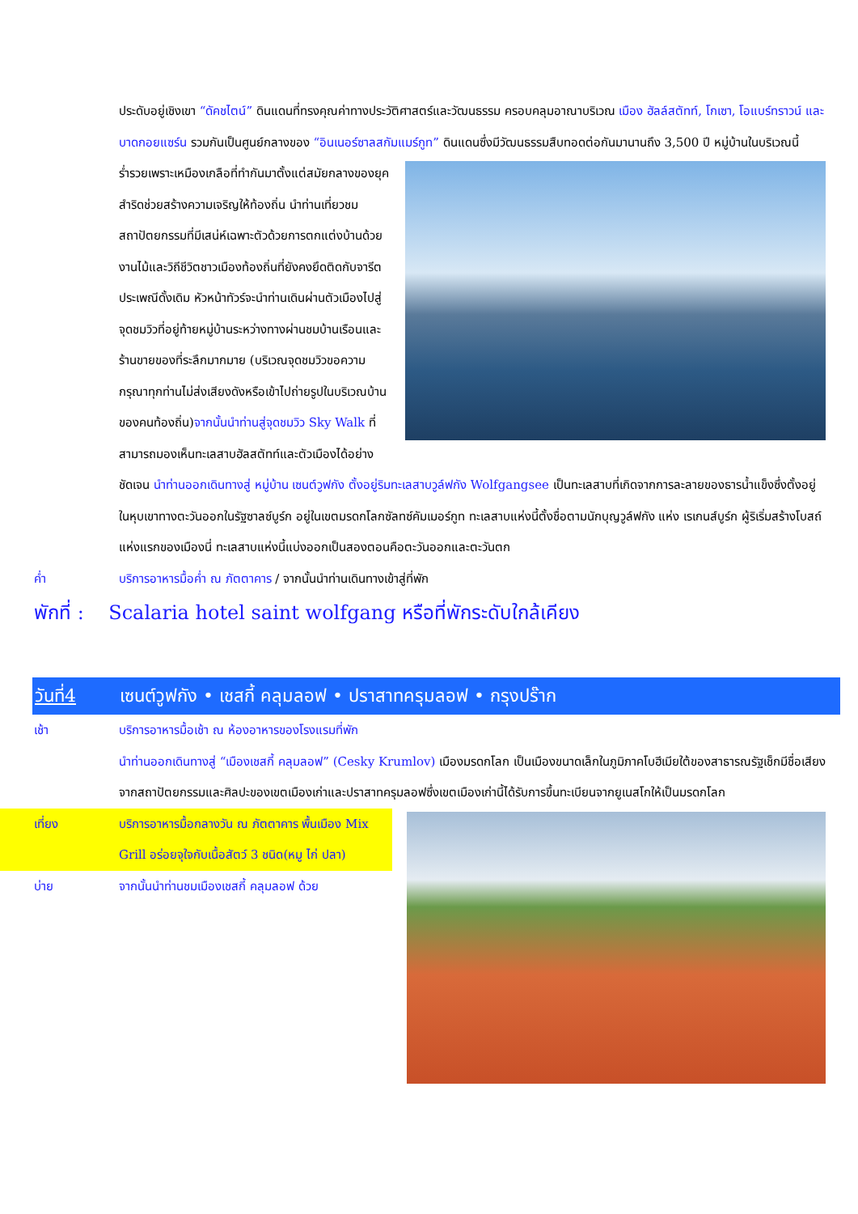ประดับอยู่เชิงเขา “ดัคชไตน์” ดินแดนที่ทรงคุณค่าทางประวัติศาสตร์และวัฒนธรรม ครอบคลุมอาณาบริเวณ เมือง ฮัลล์สตัทท์, โกเซา, โอแบร์ทราวน์ และบาดกอยแซร์น รวมกันเป็นศูนย์กลางของ “อินเนอร์ซาลสกัมแมร์กูท”
ดินแดนซึ่งมีวัฒนธรรมสืบทอดต่อกันมานานถึง 3,500 ปี หมู่บ้านในบริเวณนี้ร่ำรวยเพราะเหมืองเกลือที่ทำกันมาตั้งแต่สมัยกลางของยุคสำริดช่วยสร้างความเจริญให้ท้องถิ่น นำท่านเที่ยวชมสถาปัตยกรรมที่มีเสน่ห์เฉพาะตัวด้วยการตกแต่งบ้านด้วยงานไม้และวิถีชีวิตชาวเมืองท้องถิ่นที่ยังคงยึดติดกับจารีตประเพณีดั้งเดิม หัวหน้าทัวร์จะนำท่านเดินผ่านตัวเมืองไปสู่จุดชมวิวที่อยู่ท้ายหมู่บ้านระหว่างทางผ่านชมบ้านเรือนและร้านขายของที่ระลึกมากมาย (บริเวณจุดชมวิวขอความกรุณาทุกท่านไม่ส่งเสียงดังหรือเข้าไปถ่ายรูปในบริเวณบ้านของคนท้องถิ่น)จากนั้นนำท่านสู่จุดชมวิว Sky Walk ที่สามารถมองเห็นทะเลสาบฮัลสตัทท์และตัวเมืองได้อย่างชัดเจน นำท่านออกเดินทางสู่ หมู่บ้าน เซนต์วูฟกัง ตั้งอยู่ริมทะเลสาบวูล์ฟกัง Wolfgangsee เป็นทะเลสาบที่เกิดจากการละลายของธารน้ำแข็งซึ่งตั้งอยู่ในหุบเขาทางตะวันออกในรัฐซาลซ์บูร์ก อยู่ในเขตมรดกโลกซัลทซ์คัมเมอร์กูท ทะเลสาบแห่งนี้ตั้งชื่อตามนักบุญวูล์ฟกัง แห่ง เรเกนส์บูร์ก ผู้ริเริ่มสร้างโบสถ์แห่งแรกของเมืองนี่ ทะเลสาบแห่งนี้แบ่งออกเป็นสองตอนคือตะวันออกและตะวันตก
ค่ำ บริการอาหารมื้อค่ำ ณ ภัตตาคาร / จากนั้นนำท่านเดินทางเข้าสู่ที่พัก
พักที่ : Scalaria hotel saint wolfgang หรือที่พักระดับใกล้เคียง
วันที่4 เซนต์วูฟกัง • เชสกี้ คลุมลอฟ • ปราสาทครุมลอฟ • กรุงปร๊าก
เช้า บริการอาหารมื้อเช้า ณ ห้องอาหารของโรงแรมที่พัก
นำท่านออกเดินทางสู่ “เมืองเชสกี้ คลุมลอฟ” (Cesky Krumlov) เมืองมรดกโลก เป็นเมืองขนาดเล็กในภูมิภาคโบฮีเมียใต้ของสาธารณรัฐเช็กมีชื่อเสียงจากสถาปัตยกรรมและศิลปะของเขตเมืองเก่าและปราสาทครุมลอฟซึ่งเขตเมืองเก่านี้ได้รับการขึ้นทะเบียนจากยูเนสโกให้เป็นมรดกโลก
เที่ยง บริการอาหารมื้อกลางวัน ณ ภัตตาคาร พื้นเมือง Mix Grill อร่อยจุใจกับเนื้อสัตว์ 3 ชนิด(หมู ไก่ ปลา)
บ่าย จากนั้นนำท่านชมเมืองเชสกี้ คลุมลอฟ ด้วย